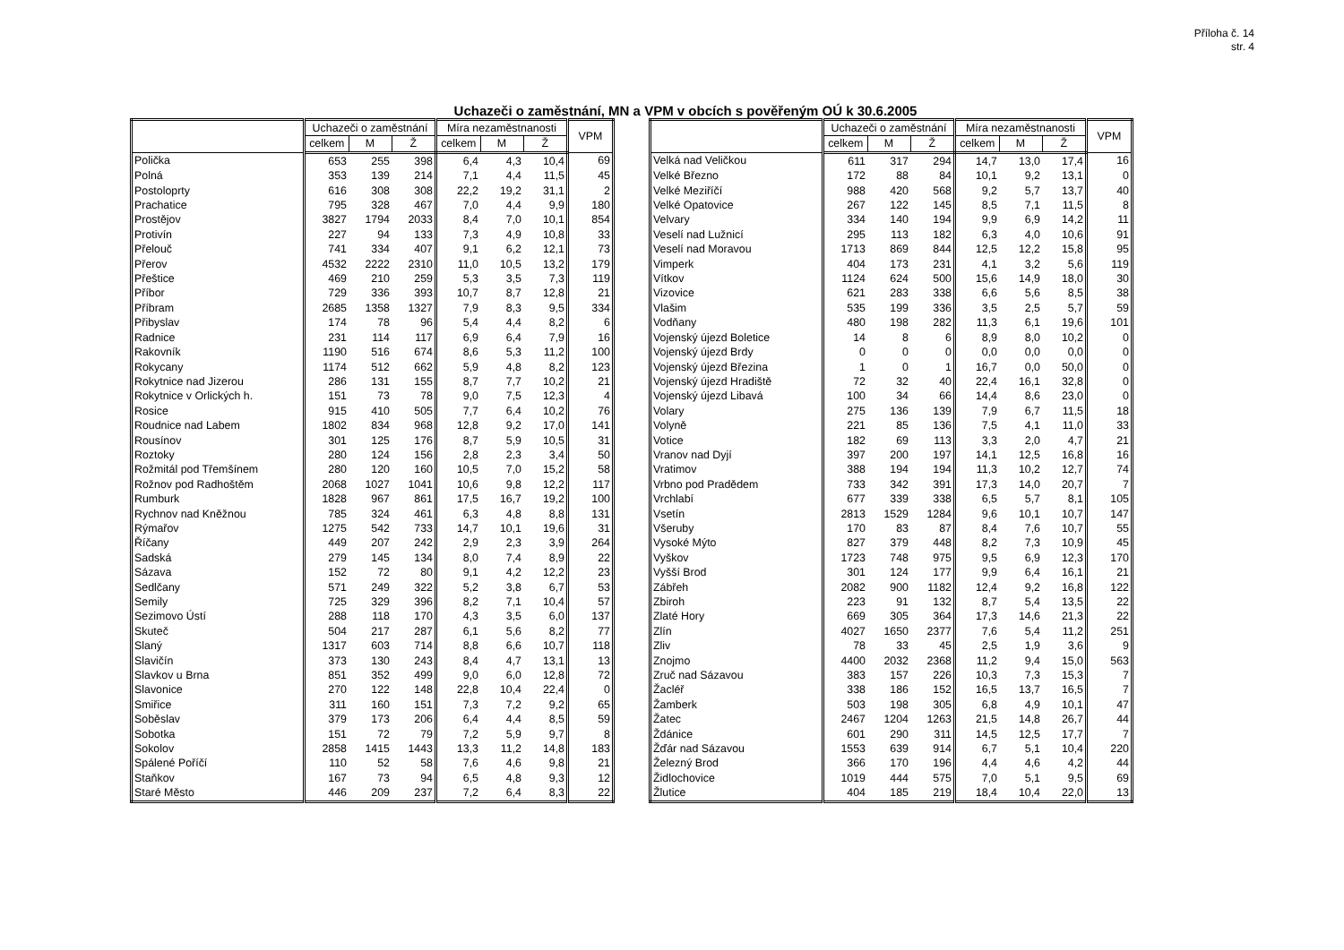Příloha č. 14
str. 4
Uchazeči o zaměstnání, MN a VPM v obcích s pověřeným OÚ k 30.6.2005
| | Uchazeči o zaměstnání | | | Míra nezaměstnanosti | | | VPM |
| --- | --- | --- | --- | --- | --- | --- | --- |
| | celkem | M | Ž | celkem | M | Ž | |
| Polička | 653 | 255 | 398 | 6,4 | 4,3 | 10,4 | 69 |
| Polná | 353 | 139 | 214 | 7,1 | 4,4 | 11,5 | 45 |
| Postoloprty | 616 | 308 | 308 | 22,2 | 19,2 | 31,1 | 2 |
| Prachatice | 795 | 328 | 467 | 7,0 | 4,4 | 9,9 | 180 |
| Prostějov | 3827 | 1794 | 2033 | 8,4 | 7,0 | 10,1 | 854 |
| Protivín | 227 | 94 | 133 | 7,3 | 4,9 | 10,8 | 33 |
| Přelouč | 741 | 334 | 407 | 9,1 | 6,2 | 12,1 | 73 |
| Přerov | 4532 | 2222 | 2310 | 11,0 | 10,5 | 13,2 | 179 |
| Přeštice | 469 | 210 | 259 | 5,3 | 3,5 | 7,3 | 119 |
| Příbor | 729 | 336 | 393 | 10,7 | 8,7 | 12,8 | 21 |
| Příbram | 2685 | 1358 | 1327 | 7,9 | 8,3 | 9,5 | 334 |
| Přibyslav | 174 | 78 | 96 | 5,4 | 4,4 | 8,2 | 6 |
| Radnice | 231 | 114 | 117 | 6,9 | 6,4 | 7,9 | 16 |
| Rakovník | 1190 | 516 | 674 | 8,6 | 5,3 | 11,2 | 100 |
| Rokycany | 1174 | 512 | 662 | 5,9 | 4,8 | 8,2 | 123 |
| Rokytnice nad Jizerou | 286 | 131 | 155 | 8,7 | 7,7 | 10,2 | 21 |
| Rokytnice v Orlických h. | 151 | 73 | 78 | 9,0 | 7,5 | 12,3 | 4 |
| Rosice | 915 | 410 | 505 | 7,7 | 6,4 | 10,2 | 76 |
| Roudnice nad Labem | 1802 | 834 | 968 | 12,8 | 9,2 | 17,0 | 141 |
| Rousínov | 301 | 125 | 176 | 8,7 | 5,9 | 10,5 | 31 |
| Roztoky | 280 | 124 | 156 | 2,8 | 2,3 | 3,4 | 50 |
| Rožmitál pod Třemšínem | 280 | 120 | 160 | 10,5 | 7,0 | 15,2 | 58 |
| Rožnov pod Radhoštěm | 2068 | 1027 | 1041 | 10,6 | 9,8 | 12,2 | 117 |
| Rumburk | 1828 | 967 | 861 | 17,5 | 16,7 | 19,2 | 100 |
| Rychnov nad Kněžnou | 785 | 324 | 461 | 6,3 | 4,8 | 8,8 | 131 |
| Rýmařov | 1275 | 542 | 733 | 14,7 | 10,1 | 19,6 | 31 |
| Říčany | 449 | 207 | 242 | 2,9 | 2,3 | 3,9 | 264 |
| Sadská | 279 | 145 | 134 | 8,0 | 7,4 | 8,9 | 22 |
| Sázava | 152 | 72 | 80 | 9,1 | 4,2 | 12,2 | 23 |
| Sedlčany | 571 | 249 | 322 | 5,2 | 3,8 | 6,7 | 53 |
| Semily | 725 | 329 | 396 | 8,2 | 7,1 | 10,4 | 57 |
| Sezimovo Ústí | 288 | 118 | 170 | 4,3 | 3,5 | 6,0 | 137 |
| Skuteč | 504 | 217 | 287 | 6,1 | 5,6 | 8,2 | 77 |
| Slaný | 1317 | 603 | 714 | 8,8 | 6,6 | 10,7 | 118 |
| Slavičín | 373 | 130 | 243 | 8,4 | 4,7 | 13,1 | 13 |
| Slavkov u Brna | 851 | 352 | 499 | 9,0 | 6,0 | 12,8 | 72 |
| Slavonice | 270 | 122 | 148 | 22,8 | 10,4 | 22,4 | 0 |
| Smiřice | 311 | 160 | 151 | 7,3 | 7,2 | 9,2 | 65 |
| Soběslav | 379 | 173 | 206 | 6,4 | 4,4 | 8,5 | 59 |
| Sobotka | 151 | 72 | 79 | 7,2 | 5,9 | 9,7 | 8 |
| Sokolov | 2858 | 1415 | 1443 | 13,3 | 11,2 | 14,8 | 183 |
| Spálené Poříčí | 110 | 52 | 58 | 7,6 | 4,6 | 9,8 | 21 |
| Staňkov | 167 | 73 | 94 | 6,5 | 4,8 | 9,3 | 12 |
| Staré Město | 446 | 209 | 237 | 7,2 | 6,4 | 8,3 | 22 |
| | Uchazeči o zaměstnání | | | Míra nezaměstnanosti | | | VPM |
| --- | --- | --- | --- | --- | --- | --- | --- |
| | celkem | M | Ž | celkem | M | Ž | |
| Velká nad Veličkou | 611 | 317 | 294 | 14,7 | 13,0 | 17,4 | 16 |
| Velké Březno | 172 | 88 | 84 | 10,1 | 9,2 | 13,1 | 0 |
| Velké Meziříčí | 988 | 420 | 568 | 9,2 | 5,7 | 13,7 | 40 |
| Velké Opatovice | 267 | 122 | 145 | 8,5 | 7,1 | 11,5 | 8 |
| Velvary | 334 | 140 | 194 | 9,9 | 6,9 | 14,2 | 11 |
| Veselí nad Lužnicí | 295 | 113 | 182 | 6,3 | 4,0 | 10,6 | 91 |
| Veselí nad Moravou | 1713 | 869 | 844 | 12,5 | 12,2 | 15,8 | 95 |
| Vimperk | 404 | 173 | 231 | 4,1 | 3,2 | 5,6 | 119 |
| Vítkov | 1124 | 624 | 500 | 15,6 | 14,9 | 18,0 | 30 |
| Vizovice | 621 | 283 | 338 | 6,6 | 5,6 | 8,5 | 38 |
| Vlašim | 535 | 199 | 336 | 3,5 | 2,5 | 5,7 | 59 |
| Vodňany | 480 | 198 | 282 | 11,3 | 6,1 | 19,6 | 101 |
| Vojenský újezd Boletice | 14 | 8 | 6 | 8,9 | 8,0 | 10,2 | 0 |
| Vojenský újezd Brdy | 0 | 0 | 0 | 0,0 | 0,0 | 0,0 | 0 |
| Vojenský újezd Březina | 1 | 0 | 1 | 16,7 | 0,0 | 50,0 | 0 |
| Vojenský újezd Hradiště | 72 | 32 | 40 | 22,4 | 16,1 | 32,8 | 0 |
| Vojenský újezd Libavá | 100 | 34 | 66 | 14,4 | 8,6 | 23,0 | 0 |
| Volary | 275 | 136 | 139 | 7,9 | 6,7 | 11,5 | 18 |
| Volyně | 221 | 85 | 136 | 7,5 | 4,1 | 11,0 | 33 |
| Votice | 182 | 69 | 113 | 3,3 | 2,0 | 4,7 | 21 |
| Vranov nad Dyjí | 397 | 200 | 197 | 14,1 | 12,5 | 16,8 | 16 |
| Vratimov | 388 | 194 | 194 | 11,3 | 10,2 | 12,7 | 74 |
| Vrbno pod Pradědem | 733 | 342 | 391 | 17,3 | 14,0 | 20,7 | 7 |
| Vrchlabí | 677 | 339 | 338 | 6,5 | 5,7 | 8,1 | 105 |
| Vsetín | 2813 | 1529 | 1284 | 9,6 | 10,1 | 10,7 | 147 |
| Všeruby | 170 | 83 | 87 | 8,4 | 7,6 | 10,7 | 55 |
| Vysoké Mýto | 827 | 379 | 448 | 8,2 | 7,3 | 10,9 | 45 |
| Vyškov | 1723 | 748 | 975 | 9,5 | 6,9 | 12,3 | 170 |
| Vyšší Brod | 301 | 124 | 177 | 9,9 | 6,4 | 16,1 | 21 |
| Zábřeh | 2082 | 900 | 1182 | 12,4 | 9,2 | 16,8 | 122 |
| Zbiroh | 223 | 91 | 132 | 8,7 | 5,4 | 13,5 | 22 |
| Zlaté Hory | 669 | 305 | 364 | 17,3 | 14,6 | 21,3 | 22 |
| Zlín | 4027 | 1650 | 2377 | 7,6 | 5,4 | 11,2 | 251 |
| Zliv | 78 | 33 | 45 | 2,5 | 1,9 | 3,6 | 9 |
| Znojmo | 4400 | 2032 | 2368 | 11,2 | 9,4 | 15,0 | 563 |
| Zruč nad Sázavou | 383 | 157 | 226 | 10,3 | 7,3 | 15,3 | 7 |
| Žacléř | 338 | 186 | 152 | 16,5 | 13,7 | 16,5 | 7 |
| Žamberk | 503 | 198 | 305 | 6,8 | 4,9 | 10,1 | 47 |
| Žatec | 2467 | 1204 | 1263 | 21,5 | 14,8 | 26,7 | 44 |
| Ždánice | 601 | 290 | 311 | 14,5 | 12,5 | 17,7 | 7 |
| Žďár nad Sázavou | 1553 | 639 | 914 | 6,7 | 5,1 | 10,4 | 220 |
| Železný Brod | 366 | 170 | 196 | 4,4 | 4,6 | 4,2 | 44 |
| Židlochovice | 1019 | 444 | 575 | 7,0 | 5,1 | 9,5 | 69 |
| Žlutice | 404 | 185 | 219 | 18,4 | 10,4 | 22,0 | 13 |